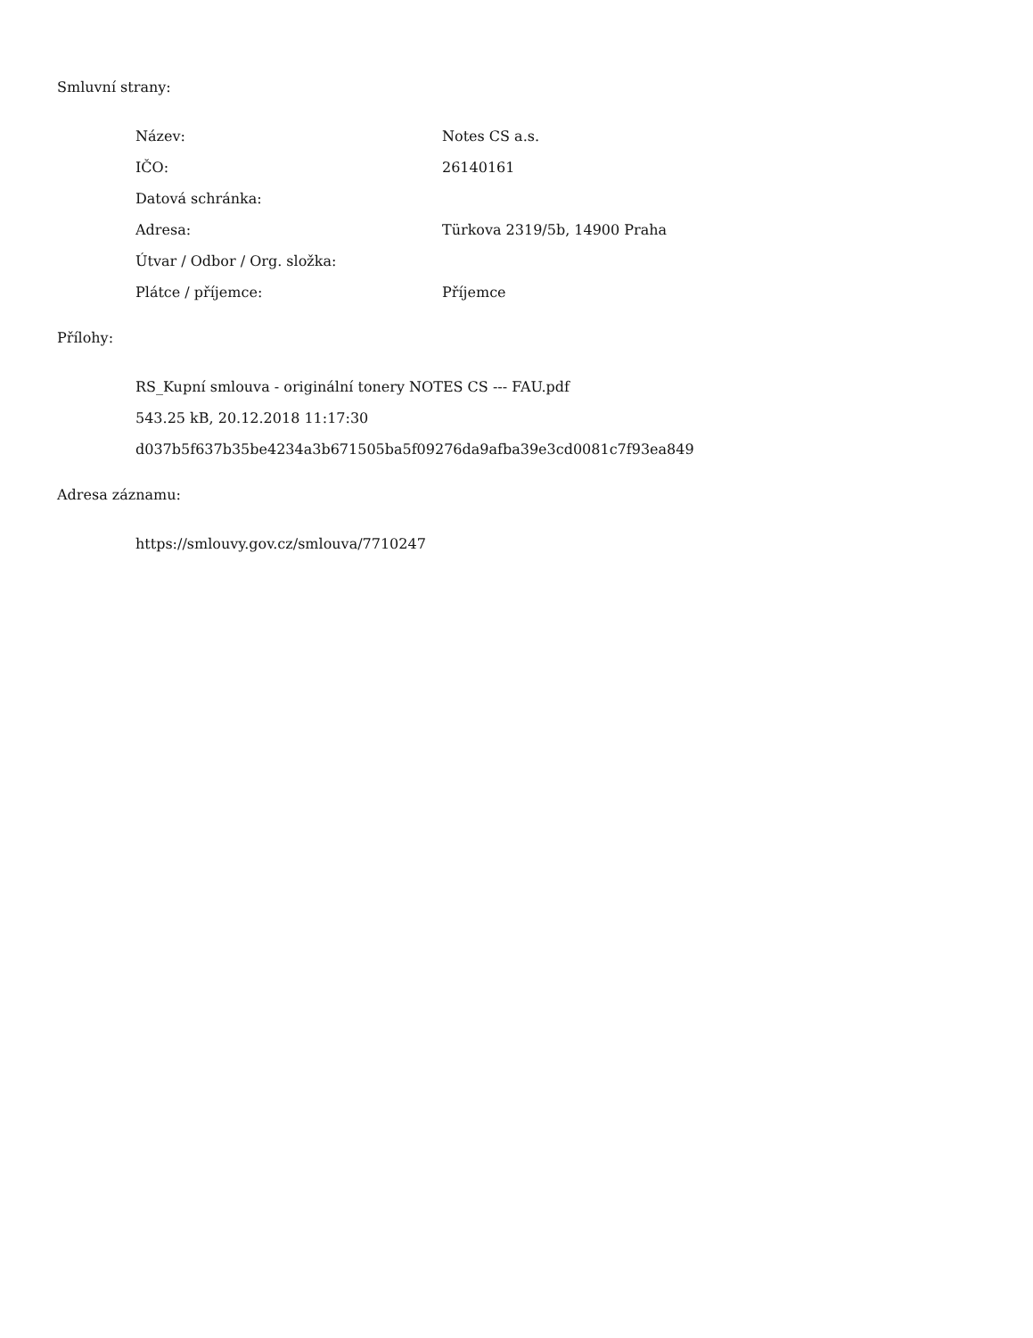Smluvní strany:
| Název: | Notes CS a.s. |
| IČO: | 26140161 |
| Datová schránka: | |
| Adresa: | Türkova 2319/5b, 14900 Praha |
| Útvar / Odbor / Org. složka: | |
| Plátce / příjemce: | Příjemce |
Přílohy:
RS_Kupní smlouva - originální tonery NOTES CS --- FAU.pdf
543.25 kB, 20.12.2018 11:17:30
d037b5f637b35be4234a3b671505ba5f09276da9afba39e3cd0081c7f93ea849
Adresa záznamu:
https://smlouvy.gov.cz/smlouva/7710247